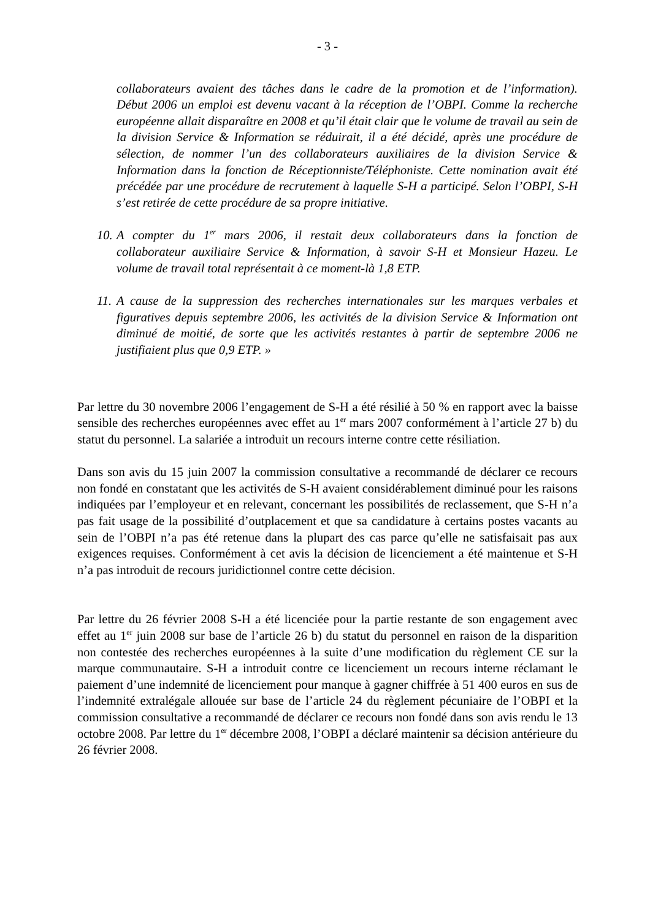- 3 -
collaborateurs avaient des tâches dans le cadre de la promotion et de l’information). Début 2006 un emploi est devenu vacant à la réception de l’OBPI. Comme la recherche européenne allait disparaître en 2008 et qu’il était clair que le volume de travail au sein de la division Service & Information se réduirait, il a été décidé, après une procédure de sélection, de nommer l’un des collaborateurs auxiliaires de la division Service & Information dans la fonction de Réceptionniste/Téléphoniste. Cette nomination avait été précédée par une procédure de recrutement à laquelle S-H a participé. Selon l’OBPI, S-H s’est retirée de cette procédure de sa propre initiative.
10. A compter du 1<sup>er</sup> mars 2006, il restait deux collaborateurs dans la fonction de collaborateur auxiliaire Service & Information, à savoir S-H et Monsieur Hazeu. Le volume de travail total représentait à ce moment-là 1,8 ETP.
11. A cause de la suppression des recherches internationales sur les marques verbales et figuratives depuis septembre 2006, les activités de la division Service & Information ont diminué de moitié, de sorte que les activités restantes à partir de septembre 2006 ne justifiaient plus que 0,9 ETP. »
Par lettre du 30 novembre 2006 l’engagement de S-H a été résilié à 50 % en rapport avec la baisse sensible des recherches européennes avec effet au 1<sup>er</sup> mars 2007 conformément à l’article 27 b) du statut du personnel. La salariée a introduit un recours interne contre cette résiliation.
Dans son avis du 15 juin 2007 la commission consultative a recommandé de déclarer ce recours non fondé en constatant que les activités de S-H avaient considérablement diminué pour les raisons indiquées par l’employeur et en relevant, concernant les possibilités de reclassement, que S-H n’a pas fait usage de la possibilité d’outplacement et que sa candidature à certains postes vacants au sein de l’OBPI n’a pas été retenue dans la plupart des cas parce qu’elle ne satisfaisait pas aux exigences requises. Conformément à cet avis la décision de licenciement a été maintenue et S-H n’a pas introduit de recours juridictionnel contre cette décision.
Par lettre du 26 février 2008 S-H a été licenciée pour la partie restante de son engagement avec effet au 1<sup>er</sup> juin 2008 sur base de l’article 26 b) du statut du personnel en raison de la disparition non contestée des recherches européennes à la suite d’une modification du règlement CE sur la marque communautaire. S-H a introduit contre ce licenciement un recours interne réclamant le paiement d’une indemnité de licenciement pour manque à gagner chiffrée à 51 400 euros en sus de l’indemnité extralégale allouée sur base de l’article 24 du règlement pécuniaire de l’OBPI et la commission consultative a recommandé de déclarer ce recours non fondé dans son avis rendu le 13 octobre 2008. Par lettre du 1<sup>er</sup> décembre 2008, l’OBPI a déclaré maintenir sa décision antérieure du 26 février 2008.